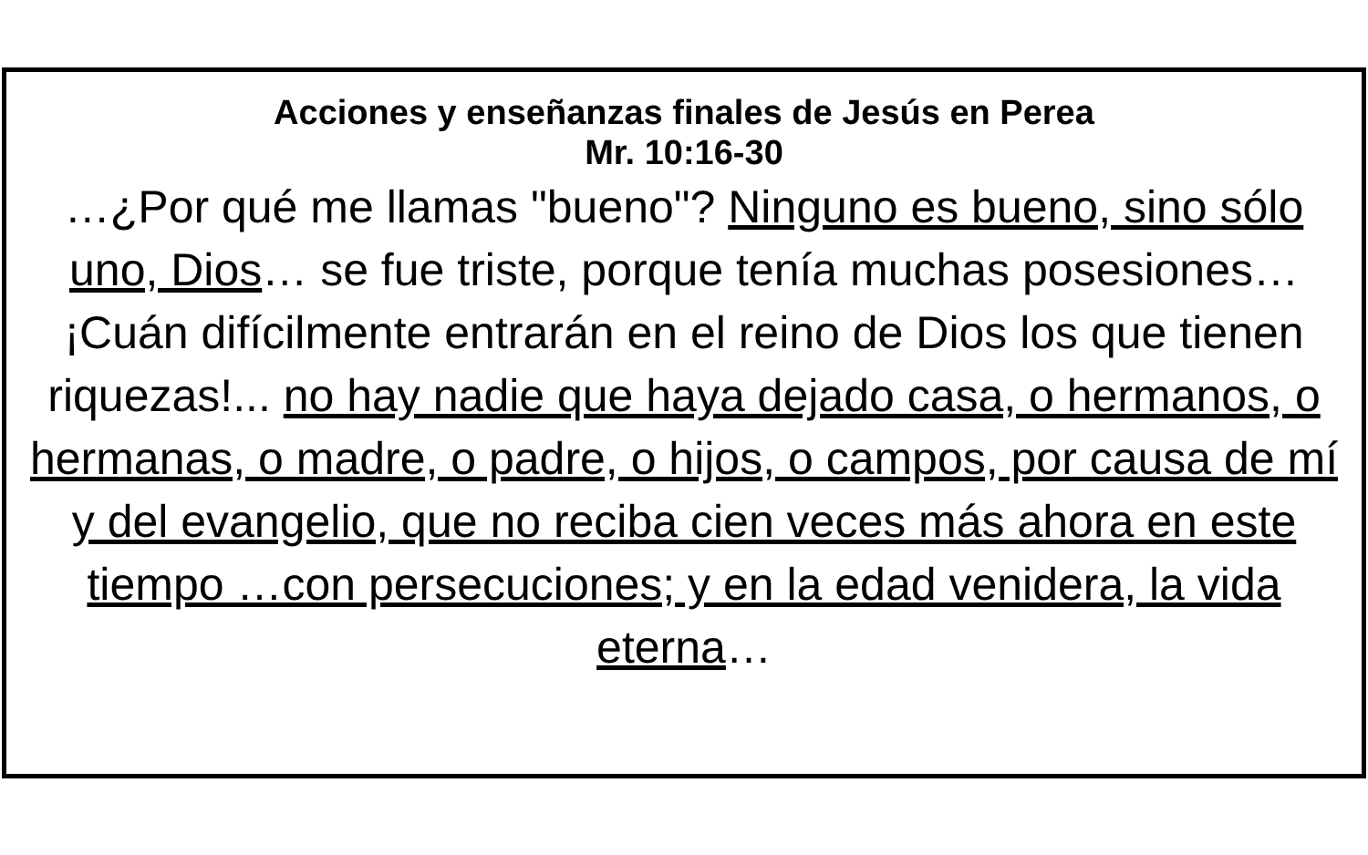Acciones y enseñanzas finales de Jesús en Perea
Mr. 10:16-30
…¿Por qué me llamas "bueno"? Ninguno es bueno, sino sólo uno, Dios… se fue triste, porque tenía muchas posesiones… ¡Cuán difícilmente entrarán en el reino de Dios los que tienen riquezas!... no hay nadie que haya dejado casa, o hermanos, o hermanas, o madre, o padre, o hijos, o campos, por causa de mí y del evangelio, que no reciba cien veces más ahora en este tiempo …con persecuciones; y en la edad venidera, la vida eterna…